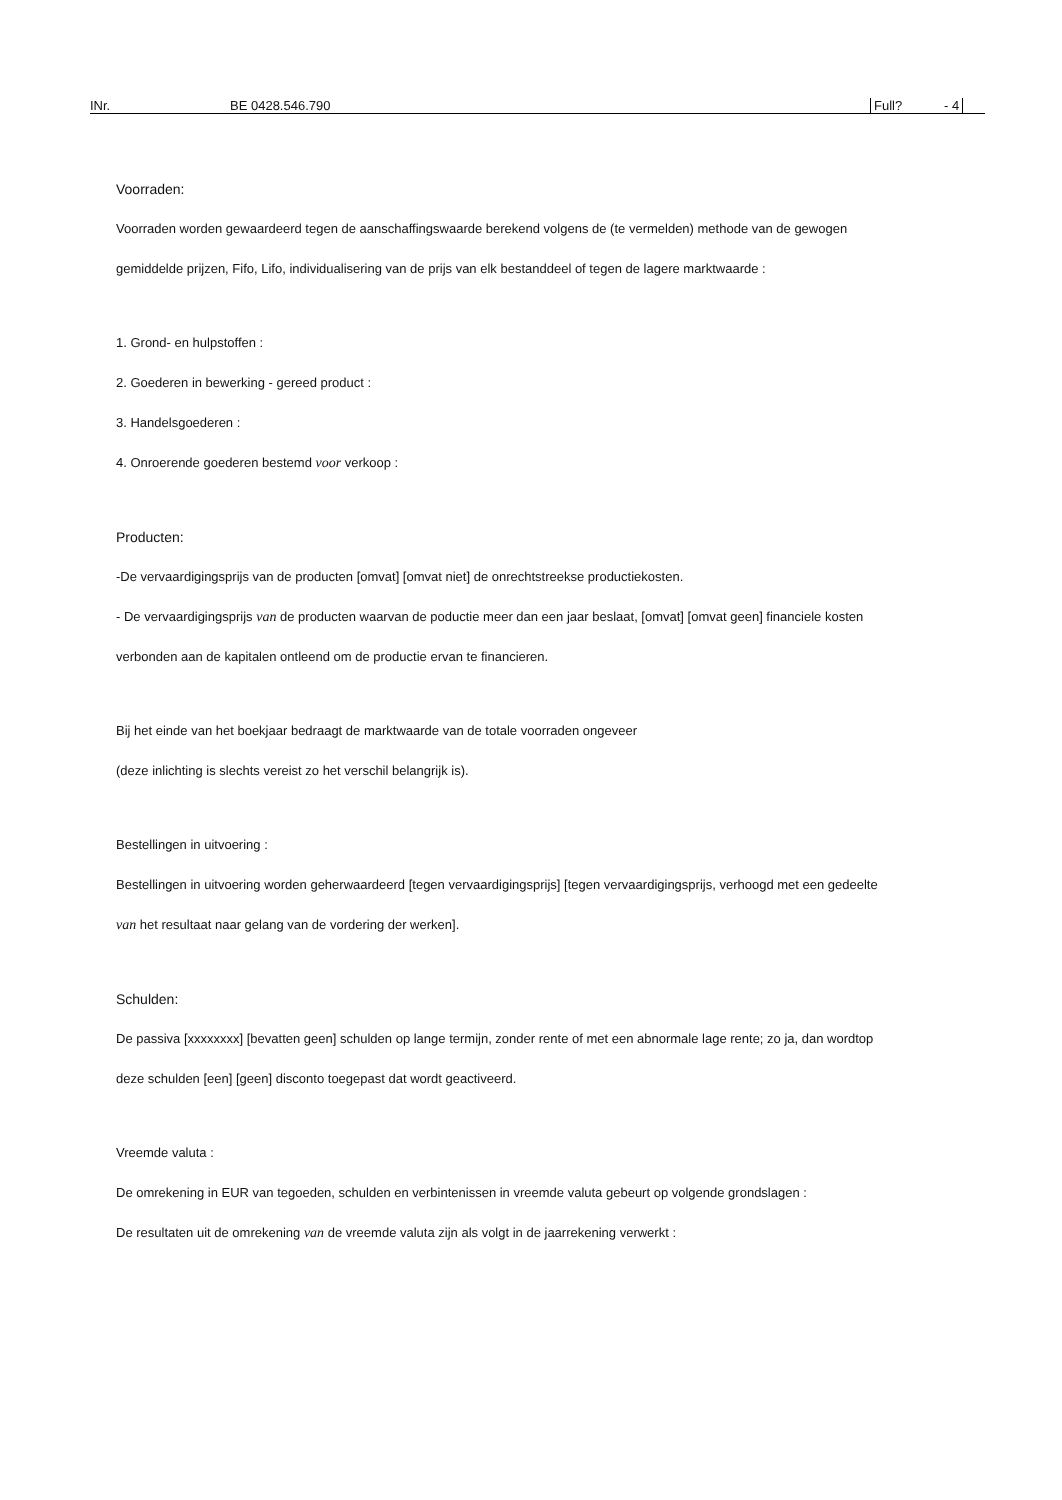INr. BE 0428.546.790 Full? - 4
Voorraden:
Voorraden worden gewaardeerd tegen de aanschaffingswaarde berekend volgens de (te vermelden) methode van de gewogen
gemiddelde prijzen, Fifo, Lifo, individualisering van de prijs van elk bestanddeel of tegen de lagere marktwaarde :
1. Grond- en hulpstoffen :
2. Goederen in bewerking - gereed product :
3. Handelsgoederen :
4. Onroerende goederen bestemd voor verkoop :
Producten:
-De vervaardigingsprijs van de producten [omvat] [omvat niet] de onrechtstreekse productiekosten.
- De vervaardigingsprijs van de producten waarvan de poductie meer dan een jaar beslaat, [omvat] [omvat geen] financiele kosten
verbonden aan de kapitalen ontleend om de productie ervan te financieren.
Bij het einde van het boekjaar bedraagt de marktwaarde van de totale voorraden ongeveer
(deze inlichting is slechts vereist zo het verschil belangrijk is).
Bestellingen in uitvoering :
Bestellingen in uitvoering worden geherwaardeerd [tegen vervaardigingsprijs] [tegen vervaardigingsprijs, verhoogd met een gedeelte
van het resultaat naar gelang van de vordering der werken].
Schulden:
De passiva [xxxxxxxx] [bevatten geen] schulden op lange termijn, zonder rente of met een abnormale lage rente; zo ja, dan wordtop
deze schulden [een] [geen] disconto toegepast dat wordt geactiveerd.
Vreemde valuta :
De omrekening in EUR van tegoeden, schulden en verbintenissen in vreemde valuta gebeurt op volgende grondslagen :
De resultaten uit de omrekening van de vreemde valuta zijn als volgt in de jaarrekening verwerkt :